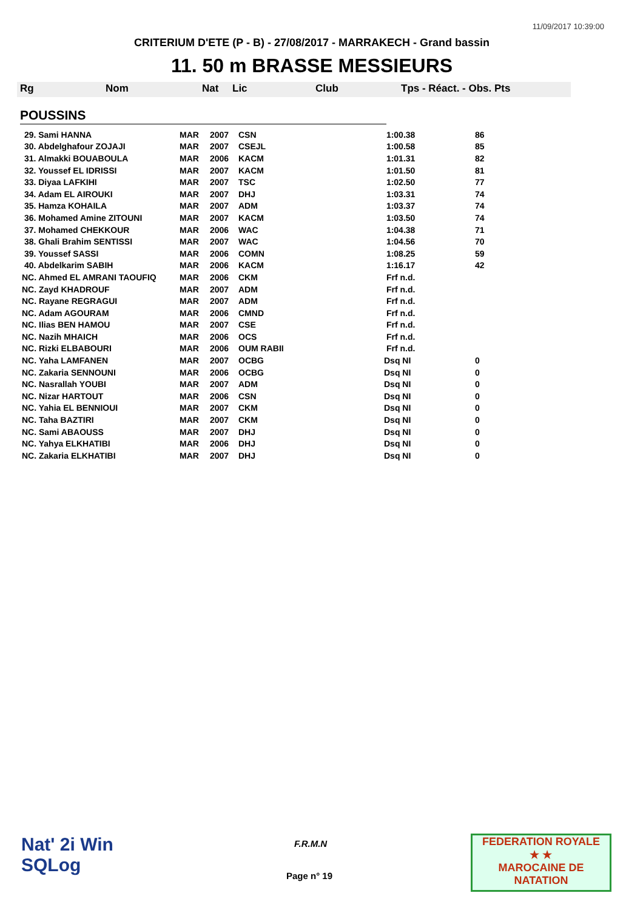11/09/2017 10:39:00
CRITERIUM D'ETE (P - B) - 27/08/2017 - MARRAKECH - Grand bassin
11. 50 m BRASSE MESSIEURS
Rg Nom Nat Lic Club Tps - Réact. - Obs. Pts
POUSSINS
| 29. Sami HANNA | MAR | 2007 | CSN | 1:00.38 | 86 |
| 30. Abdelghafour ZOJAJI | MAR | 2007 | CSEJL | 1:00.58 | 85 |
| 31. Almakki BOUABOULA | MAR | 2006 | KACM | 1:01.31 | 82 |
| 32. Youssef EL IDRISSI | MAR | 2007 | KACM | 1:01.50 | 81 |
| 33. Diyaa LAFKIHI | MAR | 2007 | TSC | 1:02.50 | 77 |
| 34. Adam EL AIROUKI | MAR | 2007 | DHJ | 1:03.31 | 74 |
| 35. Hamza KOHAILA | MAR | 2007 | ADM | 1:03.37 | 74 |
| 36. Mohamed Amine ZITOUNI | MAR | 2007 | KACM | 1:03.50 | 74 |
| 37. Mohamed CHEKKOUR | MAR | 2006 | WAC | 1:04.38 | 71 |
| 38. Ghali Brahim SENTISSI | MAR | 2007 | WAC | 1:04.56 | 70 |
| 39. Youssef SASSI | MAR | 2006 | COMN | 1:08.25 | 59 |
| 40. Abdelkarim SABIH | MAR | 2006 | KACM | 1:16.17 | 42 |
| NC. Ahmed EL AMRANI TAOUFIQ | MAR | 2006 | CKM | Frf n.d. | |
| NC. Zayd KHADROUF | MAR | 2007 | ADM | Frf n.d. | |
| NC. Rayane REGRAGUI | MAR | 2007 | ADM | Frf n.d. | |
| NC. Adam AGOURAM | MAR | 2006 | CMND | Frf n.d. | |
| NC. Ilias BEN HAMOU | MAR | 2007 | CSE | Frf n.d. | |
| NC. Nazih MHAICH | MAR | 2006 | OCS | Frf n.d. | |
| NC. Rizki ELBABOURI | MAR | 2006 | OUM RABII | Frf n.d. | |
| NC. Yaha LAMFANEN | MAR | 2007 | OCBG | Dsq NI | 0 |
| NC. Zakaria SENNOUNI | MAR | 2006 | OCBG | Dsq NI | 0 |
| NC. Nasrallah YOUBI | MAR | 2007 | ADM | Dsq NI | 0 |
| NC. Nizar HARTOUT | MAR | 2006 | CSN | Dsq NI | 0 |
| NC. Yahia EL BENNIOUI | MAR | 2007 | CKM | Dsq NI | 0 |
| NC. Taha BAZTIRI | MAR | 2007 | CKM | Dsq NI | 0 |
| NC. Sami ABAOUSS | MAR | 2007 | DHJ | Dsq NI | 0 |
| NC. Yahya ELKHATIBI | MAR | 2006 | DHJ | Dsq NI | 0 |
| NC. Zakaria ELKHATIBI | MAR | 2007 | DHJ | Dsq NI | 0 |
Nat' 2i Win
SQLog
F.R.M.N
Page n° 19
FEDERATION ROYALE
★ ★
MAROCAINE DE NATATION